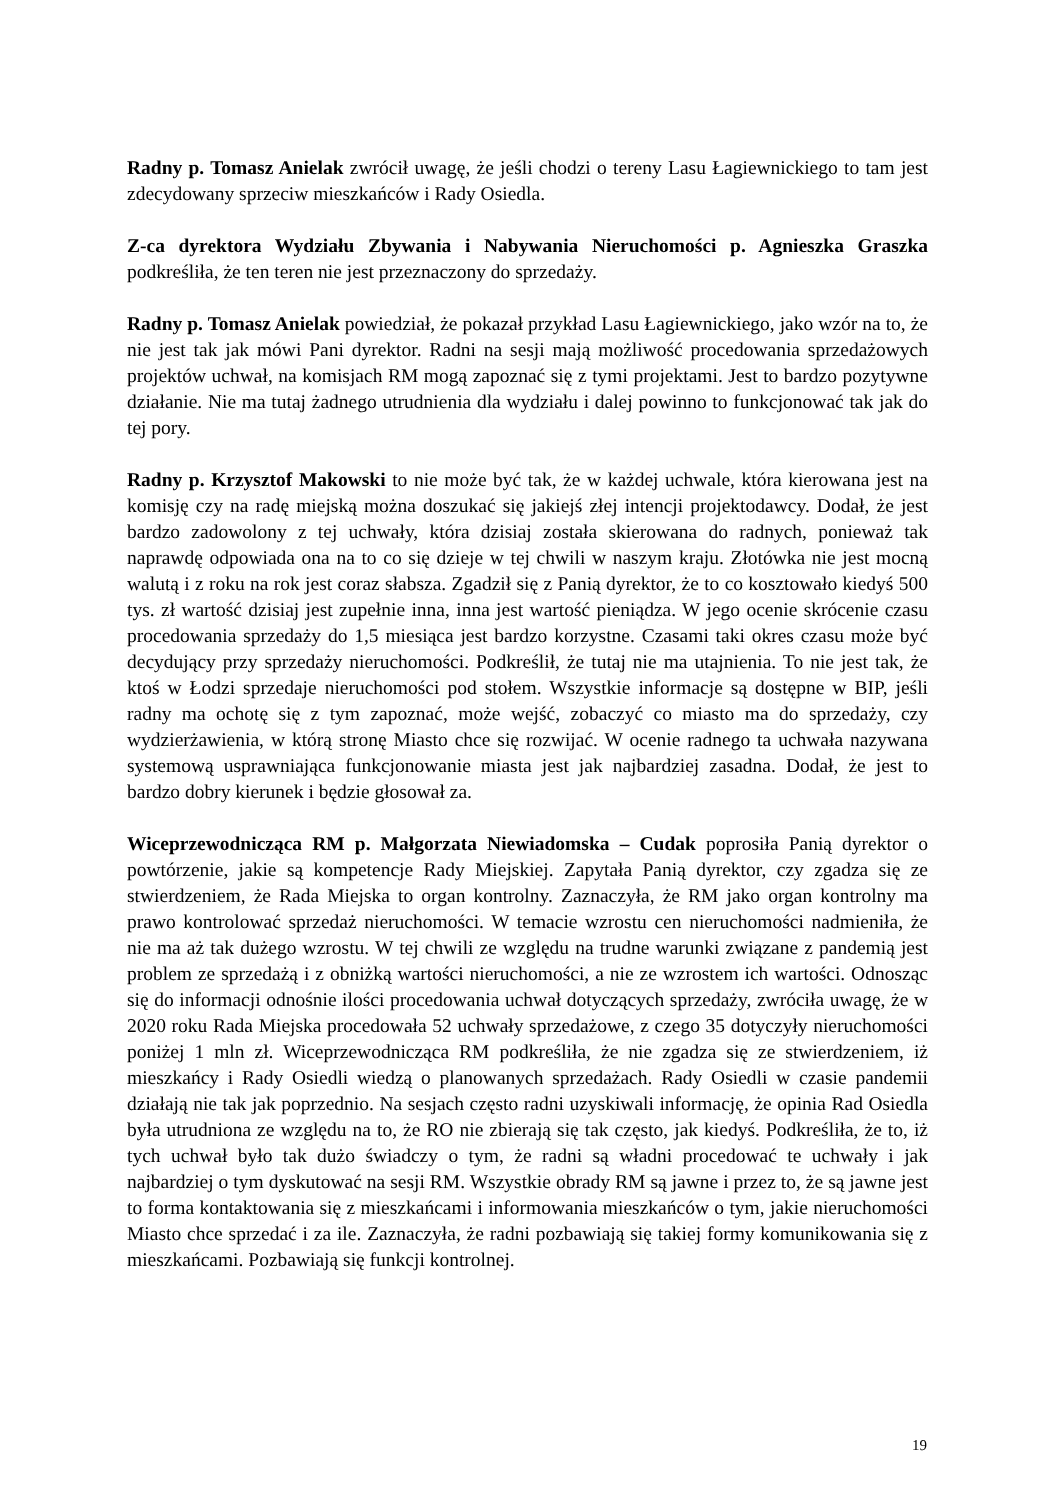Radny p. Tomasz Anielak zwrócił uwagę, że jeśli chodzi o tereny Lasu Łagiewnickiego to tam jest zdecydowany sprzeciw mieszkańców i Rady Osiedla.
Z-ca dyrektora Wydziału Zbywania i Nabywania Nieruchomości p. Agnieszka Graszka podkreśliła, że ten teren nie jest przeznaczony do sprzedaży.
Radny p. Tomasz Anielak powiedział, że pokazał przykład Lasu Łagiewnickiego, jako wzór na to, że nie jest tak jak mówi Pani dyrektor. Radni na sesji mają możliwość procedowania sprzedażowych projektów uchwał, na komisjach RM mogą zapoznać się z tymi projektami. Jest to bardzo pozytywne działanie. Nie ma tutaj żadnego utrudnienia dla wydziału i dalej powinno to funkcjonować tak jak do tej pory.
Radny p. Krzysztof Makowski to nie może być tak, że w każdej uchwale, która kierowana jest na komisję czy na radę miejską można doszukać się jakiejś złej intencji projektodawcy. Dodał, że jest bardzo zadowolony z tej uchwały, która dzisiaj została skierowana do radnych, ponieważ tak naprawdę odpowiada ona na to co się dzieje w tej chwili w naszym kraju. Złotówka nie jest mocną walutą i z roku na rok jest coraz słabsza. Zgadził się z Panią dyrektor, że to co kosztowało kiedyś 500 tys. zł wartość dzisiaj jest zupełnie inna, inna jest wartość pieniądza. W jego ocenie skrócenie czasu procedowania sprzedaży do 1,5 miesiąca jest bardzo korzystne. Czasami taki okres czasu może być decydujący przy sprzedaży nieruchomości. Podkreślił, że tutaj nie ma utajnienia. To nie jest tak, że ktoś w Łodzi sprzedaje nieruchomości pod stołem. Wszystkie informacje są dostępne w BIP, jeśli radny ma ochotę się z tym zapoznać, może wejść, zobaczyć co miasto ma do sprzedaży, czy wydzierżawienia, w którą stronę Miasto chce się rozwijać. W ocenie radnego ta uchwała nazywana systemową usprawniająca funkcjonowanie miasta jest jak najbardziej zasadna. Dodał, że jest to bardzo dobry kierunek i będzie głosował za.
Wiceprzewodnicząca RM p. Małgorzata Niewiadomska – Cudak poprosiła Panią dyrektor o powtórzenie, jakie są kompetencje Rady Miejskiej. Zapytała Panią dyrektor, czy zgadza się ze stwierdzeniem, że Rada Miejska to organ kontrolny. Zaznaczyła, że RM jako organ kontrolny ma prawo kontrolować sprzedaż nieruchomości. W temacie wzrostu cen nieruchomości nadmieniła, że nie ma aż tak dużego wzrostu. W tej chwili ze względu na trudne warunki związane z pandemią jest problem ze sprzedażą i z obniżką wartości nieruchomości, a nie ze wzrostem ich wartości. Odnosząc się do informacji odnośnie ilości procedowania uchwał dotyczących sprzedaży, zwróciła uwagę, że w 2020 roku Rada Miejska procedowała 52 uchwały sprzedażowe, z czego 35 dotyczyły nieruchomości poniżej 1 mln zł. Wiceprzewodnicząca RM podkreśliła, że nie zgadza się ze stwierdzeniem, iż mieszkańcy i Rady Osiedli wiedzą o planowanych sprzedażach. Rady Osiedli w czasie pandemii działają nie tak jak poprzednio. Na sesjach często radni uzyskiwali informację, że opinia Rad Osiedla była utrudniona ze względu na to, że RO nie zbierają się tak często, jak kiedyś. Podkreśliła, że to, iż tych uchwał było tak dużo świadczy o tym, że radni są władni procedować te uchwały i jak najbardziej o tym dyskutować na sesji RM. Wszystkie obrady RM są jawne i przez to, że są jawne jest to forma kontaktowania się z mieszkańcami i informowania mieszkańców o tym, jakie nieruchomości Miasto chce sprzedać i za ile. Zaznaczyła, że radni pozbawiają się takiej formy komunikowania się z mieszkańcami. Pozbawiają się funkcji kontrolnej.
19